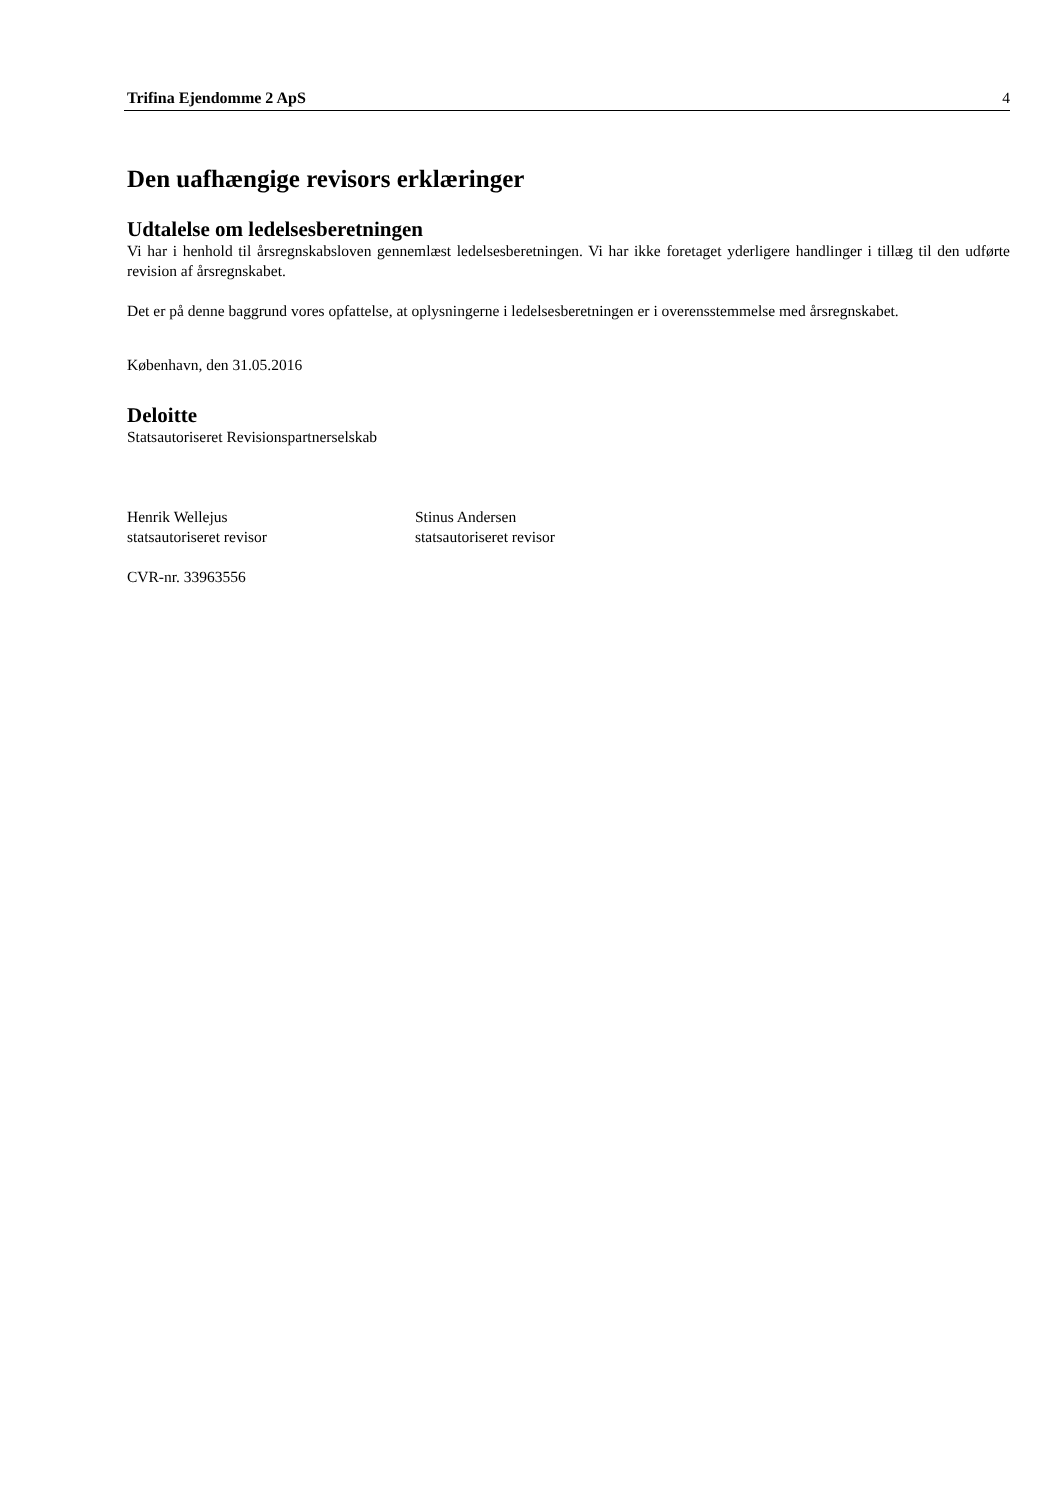Trifina Ejendomme 2 ApS 4
Den uafhængige revisors erklæringer
Udtalelse om ledelsesberetningen
Vi har i henhold til årsregnskabsloven gennemlæst ledelsesberetningen. Vi har ikke foretaget yderligere handlinger i tillæg til den udførte revision af årsregnskabet.
Det er på denne baggrund vores opfattelse, at oplysningerne i ledelsesberetningen er i overensstemmelse med årsregnskabet.
København, den 31.05.2016
Deloitte
Statsautoriseret Revisionspartnerselskab
Henrik Wellejus
statsautoriseret revisor
Stinus Andersen
statsautoriseret revisor
CVR-nr. 33963556